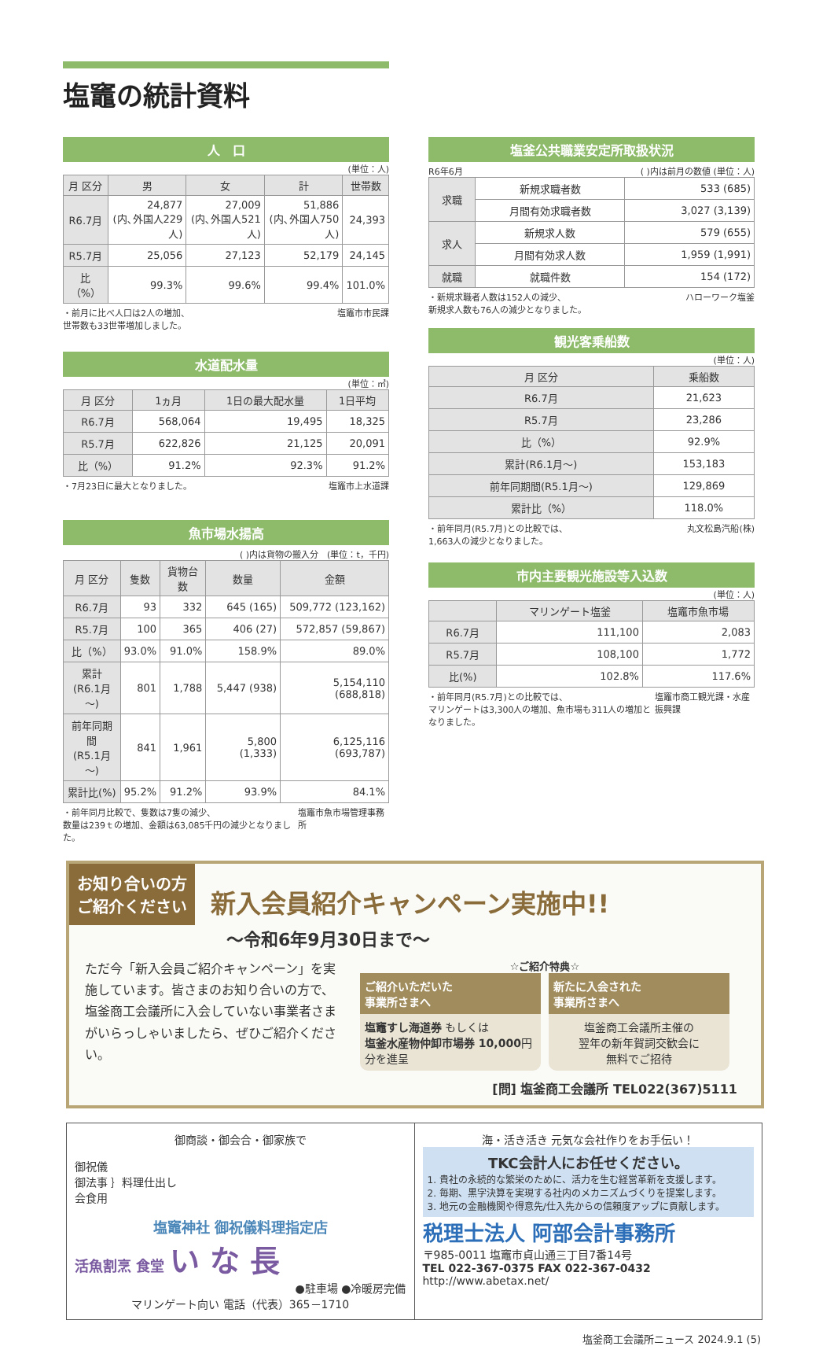塩竈の統計資料
人　口
(単位：人)
| 月 区分 | 男 | 女 | 計 | 世帯数 |
| --- | --- | --- | --- | --- |
| R6.7月 | 24,877 (内､外国人229人) | 27,009 (内､外国人521人) | 51,886 (内､外国人750人) | 24,393 |
| R5.7月 | 25,056 | 27,123 | 52,179 | 24,145 |
| 比（%） | 99.3% | 99.6% | 99.4% | 101.0% |
・前月に比べ人口は2人の増加、
世帯数も33世帯増加しました。 塩竈市市民課
水道配水量
(単位：㎥)
| 月 区分 | 1ヵ月 | 1日の最大配水量 | 1日平均 |
| --- | --- | --- | --- |
| R6.7月 | 568,064 | 19,495 | 18,325 |
| R5.7月 | 622,826 | 21,125 | 20,091 |
| 比（%） | 91.2% | 92.3% | 91.2% |
・7月23日に最大となりました。 塩竈市上水道課
魚市場水揚高
( )内は貨物の搬入分　(単位：t，千円)
| 月 区分 | 隻数 | 貨物台数 | 数量 | 金額 |
| --- | --- | --- | --- | --- |
| R6.7月 | 93 | 332 | 645 (165) | 509,772 (123,162) |
| R5.7月 | 100 | 365 | 406 (27) | 572,857 (59,867) |
| 比（%） | 93.0% | 91.0% | 158.9% | 89.0% |
| 累計 (R6.1月～) | 801 | 1,788 | 5,447 (938) | 5,154,110 (688,818) |
| 前年同期間 (R5.1月～) | 841 | 1,961 | 5,800 (1,333) | 6,125,116 (693,787) |
| 累計比(%) | 95.2% | 91.2% | 93.9% | 84.1% |
・前年同月比較で、隻数は7隻の減少、
数量は239ｔの増加、金額は63,085千円の減少となりました。 塩竈市魚市場管理事務所
塩釜公共職業安定所取扱状況
R6年6月 ( )内は前月の数値 (単位：人)
| 求職 | 新規求職者数 | 533 (685) |
| | 月間有効求職者数 | 3,027 (3,139) |
| 求人 | 新規求人数 | 579 (655) |
| | 月間有効求人数 | 1,959 (1,991) |
| 就職 | 就職件数 | 154 (172) |
・新規求職者人数は152人の減少、
新規求人数も76人の減少となりました。 ハローワーク塩釜
観光客乗船数
(単位：人)
| 月 区分 | 乗船数 |
| --- | --- |
| R6.7月 | 21,623 |
| R5.7月 | 23,286 |
| 比（%） | 92.9% |
| 累計(R6.1月～) | 153,183 |
| 前年同期間(R5.1月～) | 129,869 |
| 累計比（%） | 118.0% |
・前年同月(R5.7月)との比較では、
1,663人の減少となりました。 丸文松島汽船(株)
市内主要観光施設等入込数
(単位：人)
| | マリンゲート塩釜 | 塩竈市魚市場 |
| --- | --- | --- |
| R6.7月 | 111,100 | 2,083 |
| R5.7月 | 108,100 | 1,772 |
| 比(%) | 102.8% | 117.6% |
・前年同月(R5.7月)との比較では、
マリンゲートは3,300人の増加、魚市場も311人の増加となりました。 塩竈市商工観光課・水産振興課
お知り合いの方
ご紹介ください
新入会員紹介キャンペーン実施中!!
～令和6年9月30日まで～
ただ今「新入会員ご紹介キャンペーン」を実施しています。皆さまのお知り合いの方で、塩釜商工会議所に入会していない事業者さまがいらっしゃいましたら、ぜひご紹介ください。
☆ご紹介特典☆
ご紹介いただいた
事業所さまへ
塩竈すし海道券 もしくは
塩釜水産物仲卸市場券 10,000円分を進呈
新たに入会された
事業所さまへ
塩釜商工会議所主催の
翌年の新年賀詞交歓会に
無料でご招待
[問] 塩釜商工会議所 TEL022(367)5111
御商談・御会合・御家族で
御祝儀
御法事 ｝料理仕出し
会食用
塩竈神社 御祝儀料理指定店
活魚割烹 食堂 い な 長
●駐車場 ●冷暖房完備
マリンゲート向い 電話（代表）365－1710
海・活き活き 元気な会社作りをお手伝い！
TKC会計人にお任せください。
1. 貴社の永続的な繁栄のために、活力を生む経営革新を支援します。
2. 毎期、黒字決算を実現する社内のメカニズムづくりを提案します。
3. 地元の金融機関や得意先/仕入先からの信頼度アップに貢献します。
税理士法人 阿部会計事務所
〒985-0011 塩竈市貞山通三丁目7番14号
TEL 022-367-0375 FAX 022-367-0432
http://www.abetax.net/
塩釜商工会議所ニュース 2024.9.1 (5)